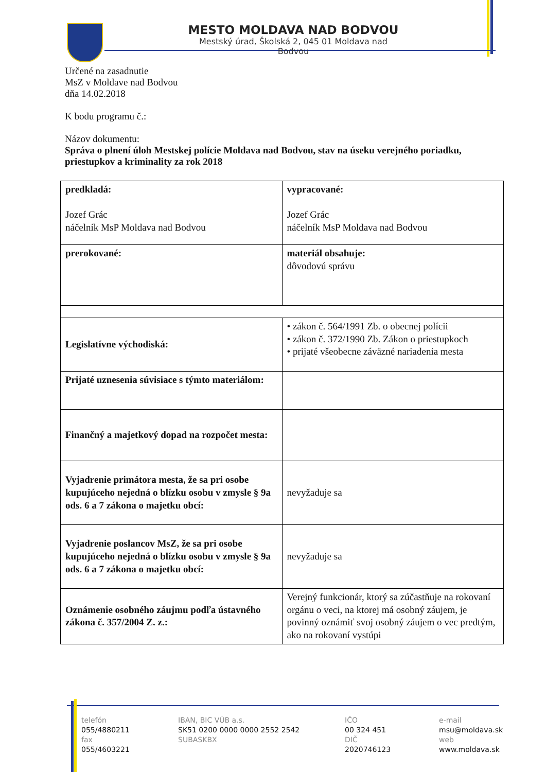MESTO MOLDAVA NAD BODVOU
Mestský úrad, Školská 2, 045 01 Moldava nad Bodvou
Určené na zasadnutie
MsZ v Moldave nad Bodvou
dňa 14.02.2018
K bodu programu č.:
Názov dokumentu:
Správa o plnení úloh Mestskej polície Moldava nad Bodvou, stav na úseku verejného poriadku, priestupkov a kriminality za rok 2018
| predkladá: Jozef Grác náčelník MsP Moldava nad Bodvou | vypracované: Jozef Grác náčelník MsP Moldava nad Bodvou |
| prerokované: | materiál obsahuje: dôvodovú správu |
| Legislatívne východiská: | • zákon č. 564/1991 Zb. o obecnej polícii • zákon č. 372/1990 Zb. Zákon o priestupkoch • prijaté všeobecne záväzné nariadenia mesta |
| Prijaté uznesenia súvisiace s týmto materiálom: | |
| Finančný a majetkový dopad na rozpočet mesta: | |
| Vyjadrenie primátora mesta, že sa pri osobe kupujúceho nejedná o blízku osobu v zmysle § 9a ods. 6 a 7 zákona o majetku obcí: | nevyžaduje sa |
| Vyjadrenie poslancov MsZ, že sa pri osobe kupujúceho nejedná o blízku osobu v zmysle § 9a ods. 6 a 7 zákona o majetku obcí: | nevyžaduje sa |
| Oznámenie osobného záujmu podľa ústavného zákona č. 357/2004 Z. z.: | Verejný funkcionár, ktorý sa zúčastňuje na rokovaní orgánu o veci, na ktorej má osobný záujem, je povinný oznámiť svoj osobný záujem o vec predtým, ako na rokovaní vystúpi |
telefón
055/4880211
fax
055/4603221
IBAN, BIC VÚB a.s.
SK51 0200 0000 0000 2552 2542
SUBASKBX
IČO
00 324 451
DIČ
2020746123
e-mail
msu@moldava.sk
web
www.moldava.sk